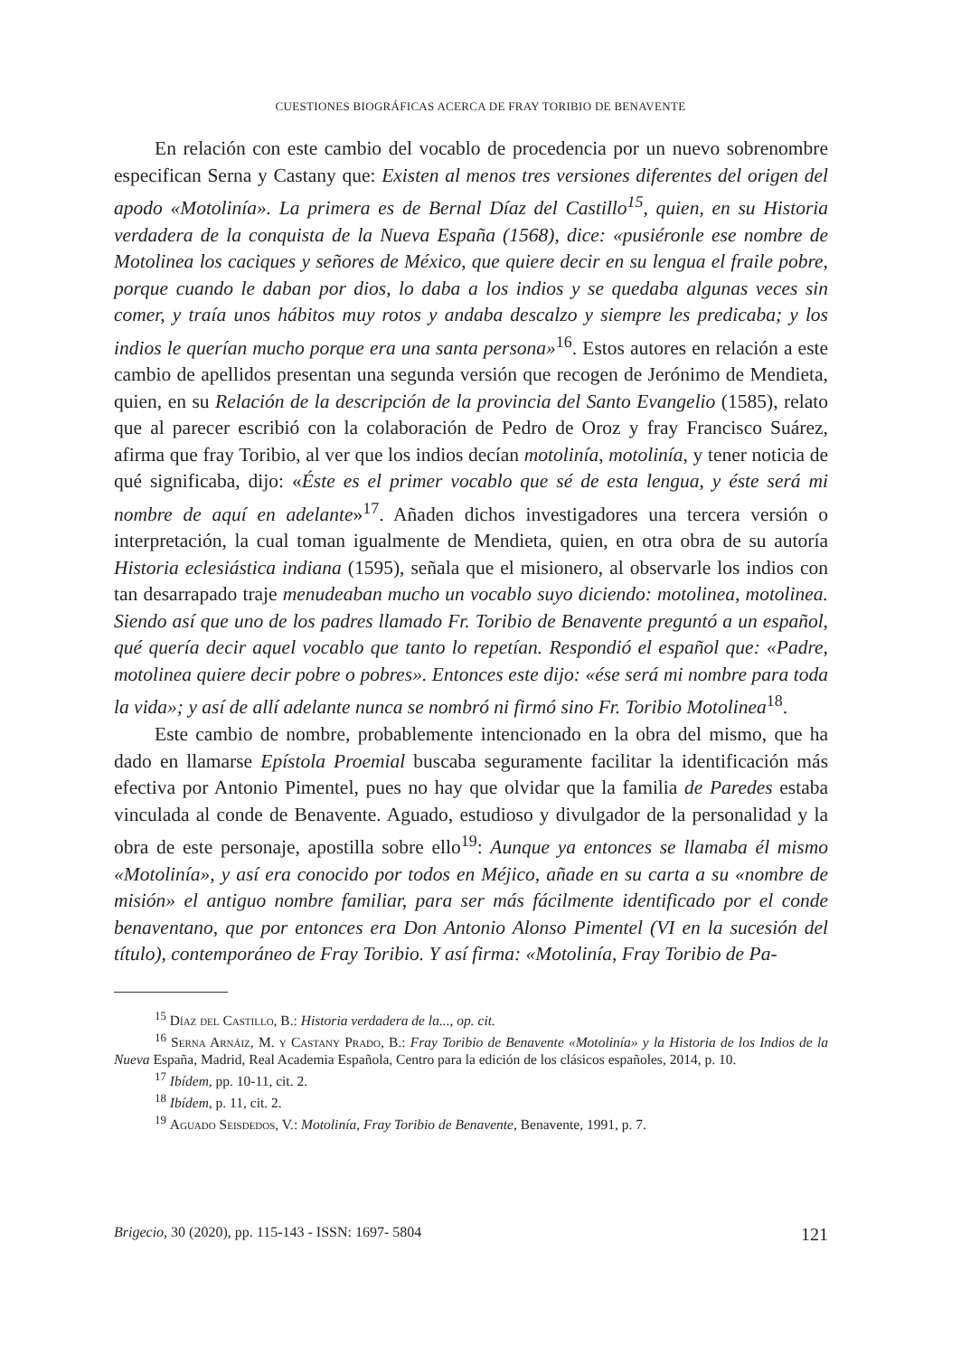CUESTIONES BIOGRÁFICAS ACERCA DE FRAY TORIBIO DE BENAVENTE
En relación con este cambio del vocablo de procedencia por un nuevo sobrenombre especifican Serna y Castany que: Existen al menos tres versiones diferentes del origen del apodo «Motolinía». La primera es de Bernal Díaz del Castillo<sup>15</sup>, quien, en su Historia verdadera de la conquista de la Nueva España (1568), dice: «pusiéronle ese nombre de Motolinea los caciques y señores de México, que quiere decir en su lengua el fraile pobre, porque cuando le daban por dios, lo daba a los indios y se quedaba algunas veces sin comer, y traía unos hábitos muy rotos y andaba descalzo y siempre les predicaba; y los indios le querían mucho porque era una santa persona»<sup>16</sup>. Estos autores en relación a este cambio de apellidos presentan una segunda versión que recogen de Jerónimo de Mendieta, quien, en su Relación de la descripción de la provincia del Santo Evangelio (1585), relato que al parecer escribió con la colaboración de Pedro de Oroz y fray Francisco Suárez, afirma que fray Toribio, al ver que los indios decían motolinía, motolinía, y tener noticia de qué significaba, dijo: «Éste es el primer vocablo que sé de esta lengua, y éste será mi nombre de aquí en adelante»<sup>17</sup>. Añaden dichos investigadores una tercera versión o interpretación, la cual toman igualmente de Mendieta, quien, en otra obra de su autoría Historia eclesiástica indiana (1595), señala que el misionero, al observarle los indios con tan desarrapado traje menudeaban mucho un vocablo suyo diciendo: motolinea, motolinea. Siendo así que uno de los padres llamado Fr. Toribio de Benavente preguntó a un español, qué quería decir aquel vocablo que tanto lo repetían. Respondió el español que: «Padre, motolinea quiere decir pobre o pobres». Entonces este dijo: «ése será mi nombre para toda la vida»; y así de allí adelante nunca se nombró ni firmó sino Fr. Toribio Motolinea<sup>18</sup>.
Este cambio de nombre, probablemente intencionado en la obra del mismo, que ha dado en llamarse Epístola Proemial buscaba seguramente facilitar la identificación más efectiva por Antonio Pimentel, pues no hay que olvidar que la familia de Paredes estaba vinculada al conde de Benavente. Aguado, estudioso y divulgador de la personalidad y la obra de este personaje, apostilla sobre ello<sup>19</sup>: Aunque ya entonces se llamaba él mismo «Motolinía», y así era conocido por todos en Méjico, añade en su carta a su «nombre de misión» el antiguo nombre familiar, para ser más fácilmente identificado por el conde benaventano, que por entonces era Don Antonio Alonso Pimentel (VI en la sucesión del título), contemporáneo de Fray Toribio. Y así firma: «Motolinía, Fray Toribio de Pa-
<sup>15</sup> Díaz del Castillo, B.: Historia verdadera de la..., op. cit.
<sup>16</sup> Serna Arnáiz, M. y Castany Prado, B.: Fray Toribio de Benavente «Motolinía» y la Historia de los Indios de la Nueva España, Madrid, Real Academia Española, Centro para la edición de los clásicos españoles, 2014, p. 10.
<sup>17</sup> Ibídem, pp. 10-11, cit. 2.
<sup>18</sup> Ibídem, p. 11, cit. 2.
<sup>19</sup> Aguado Seisdedos, V.: Motolinía, Fray Toribio de Benavente, Benavente, 1991, p. 7.
Brigecio, 30 (2020), pp. 115-143 - ISSN: 1697- 5804 121